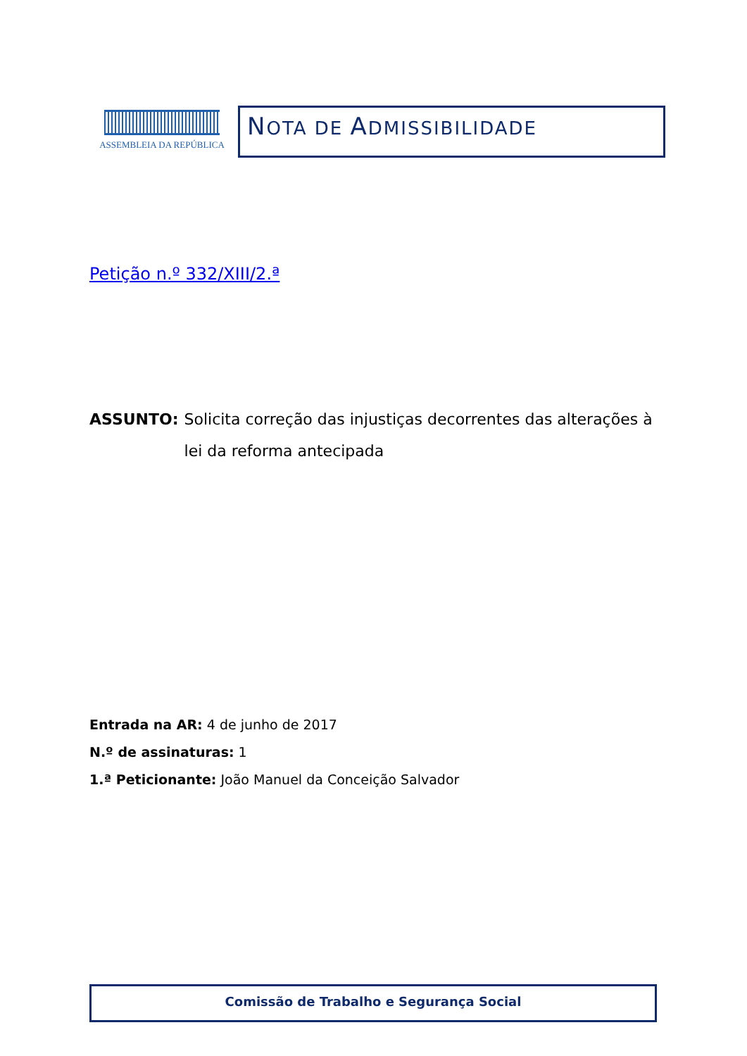ASSEMBLEIA DA REPÚBLICA
NOTA DE ADMISSIBILIDADE
Petição n.º 332/XIII/2.ª
ASSUNTO: Solicita correção das injustiças decorrentes das alterações à lei da reforma antecipada
Entrada na AR: 4 de junho de 2017
N.º de assinaturas: 1
1.ª Peticionante: João Manuel da Conceição Salvador
Comissão de Trabalho e Segurança Social